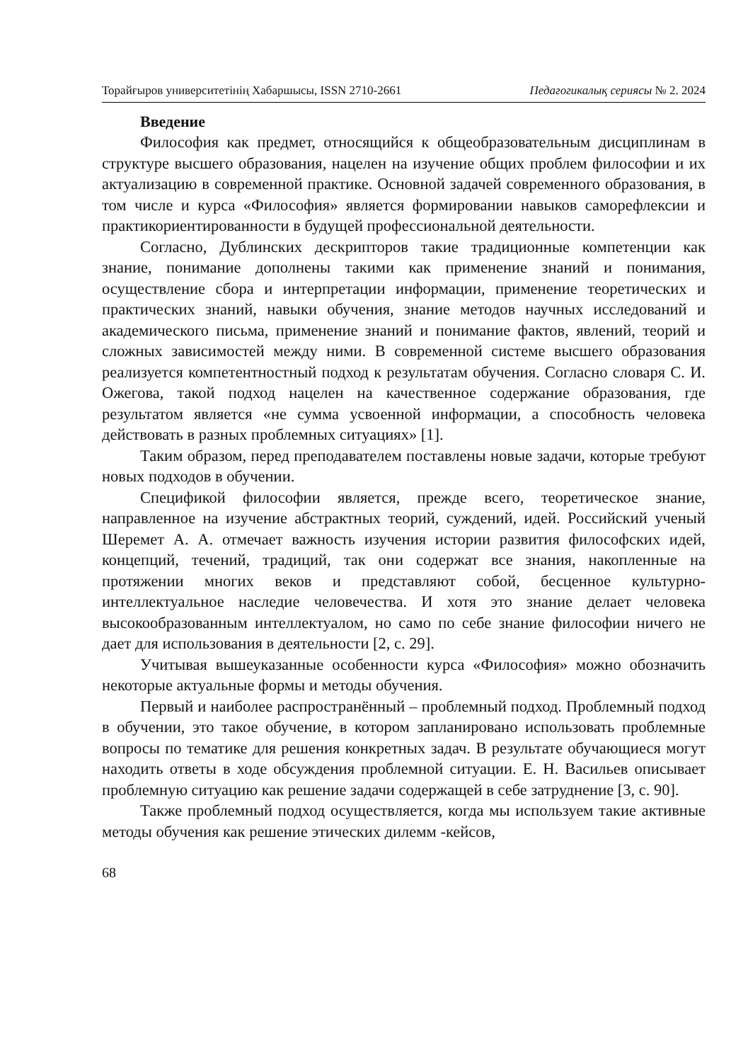Торайғыров университетінің Хабаршысы, ISSN 2710-2661 Педагогикалық сериясы № 2. 2024
Введение
Философия как предмет, относящийся к общеобразовательным дисциплинам в структуре высшего образования, нацелен на изучение общих проблем философии и их актуализацию в современной практике. Основной задачей современного образования, в том числе и курса «Философия» является формировании навыков саморефлексии и практикориентированности в будущей профессиональной деятельности.
Согласно, Дублинских дескрипторов такие традиционные компетенции как знание, понимание дополнены такими как применение знаний и понимания, осуществление сбора и интерпретации информации, применение теоретических и практических знаний, навыки обучения, знание методов научных исследований и академического письма, применение знаний и понимание фактов, явлений, теорий и сложных зависимостей между ними. В современной системе высшего образования реализуется компетентностный подход к результатам обучения. Согласно словаря С. И. Ожегова, такой подход нацелен на качественное содержание образования, где результатом является «не сумма усвоенной информации, а способность человека действовать в разных проблемных ситуациях» [1].
Таким образом, перед преподавателем поставлены новые задачи, которые требуют новых подходов в обучении.
Спецификой философии является, прежде всего, теоретическое знание, направленное на изучение абстрактных теорий, суждений, идей. Российский ученый Шеремет А. А. отмечает важность изучения истории развития философских идей, концепций, течений, традиций, так они содержат все знания, накопленные на протяжении многих веков и представляют собой, бесценное культурно-интеллектуальное наследие человечества. И хотя это знание делает человека высокообразованным интеллектуалом, но само по себе знание философии ничего не дает для использования в деятельности [2, с. 29].
Учитывая вышеуказанные особенности курса «Философия» можно обозначить некоторые актуальные формы и методы обучения.
Первый и наиболее распространённый – проблемный подход. Проблемный подход в обучении, это такое обучение, в котором запланировано использовать проблемные вопросы по тематике для решения конкретных задач. В результате обучающиеся могут находить ответы в ходе обсуждения проблемной ситуации. Е. Н. Васильев описывает проблемную ситуацию как решение задачи содержащей в себе затруднение [3, с. 90].
Также проблемный подход осуществляется, когда мы используем такие активные методы обучения как решение этических дилемм -кейсов,
68